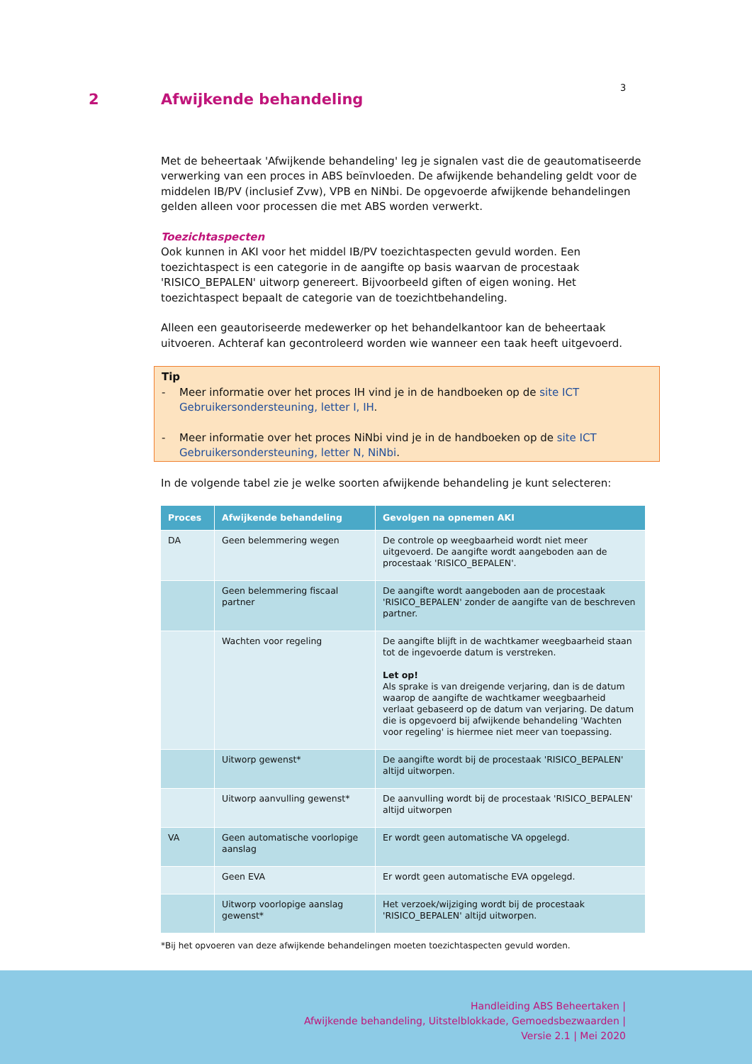3
2 Afwijkende behandeling
Met de beheertaak 'Afwijkende behandeling' leg je signalen vast die de geautomatiseerde verwerking van een proces in ABS beïnvloeden. De afwijkende behandeling geldt voor de middelen IB/PV (inclusief Zvw), VPB en NiNbi. De opgevoerde afwijkende behandelingen gelden alleen voor processen die met ABS worden verwerkt.
Toezichtaspecten
Ook kunnen in AKI voor het middel IB/PV toezichtaspecten gevuld worden. Een toezichtaspect is een categorie in de aangifte op basis waarvan de procestaak 'RISICO_BEPALEN' uitworp genereert. Bijvoorbeeld giften of eigen woning. Het toezichtaspect bepaalt de categorie van de toezichtbehandeling.
Alleen een geautoriseerde medewerker op het behandelkantoor kan de beheertaak uitvoeren. Achteraf kan gecontroleerd worden wie wanneer een taak heeft uitgevoerd.
Tip
- Meer informatie over het proces IH vind je in de handboeken op de site ICT Gebruikersondersteuning, letter I, IH.
- Meer informatie over het proces NiNbi vind je in de handboeken op de site ICT Gebruikersondersteuning, letter N, NiNbi.
In de volgende tabel zie je welke soorten afwijkende behandeling je kunt selecteren:
| Proces | Afwijkende behandeling | Gevolgen na opnemen AKI |
| --- | --- | --- |
| DA | Geen belemmering wegen | De controle op weegbaarheid wordt niet meer uitgevoerd. De aangifte wordt aangeboden aan de procestaak 'RISICO_BEPALEN'. |
| | Geen belemmering fiscaal partner | De aangifte wordt aangeboden aan de procestaak 'RISICO_BEPALEN' zonder de aangifte van de beschreven partner. |
| | Wachten voor regeling | De aangifte blijft in de wachtkamer weegbaarheid staan tot de ingevoerde datum is verstreken. Let op! Als sprake is van dreigende verjaring, dan is de datum waarop de aangifte de wachtkamer weegbaarheid verlaat gebaseerd op de datum van verjaring. De datum die is opgevoerd bij afwijkende behandeling 'Wachten voor regeling' is hiermee niet meer van toepassing. |
| | Uitworp gewenst* | De aangifte wordt bij de procestaak 'RISICO_BEPALEN' altijd uitworpen. |
| | Uitworp aanvulling gewenst* | De aanvulling wordt bij de procestaak 'RISICO_BEPALEN' altijd uitworpen |
| VA | Geen automatische voorlopige aanslag | Er wordt geen automatische VA opgelegd. |
| | Geen EVA | Er wordt geen automatische EVA opgelegd. |
| | Uitworp voorlopige aanslag gewenst* | Het verzoek/wijziging wordt bij de procestaak 'RISICO_BEPALEN' altijd uitworpen. |
*Bij het opvoeren van deze afwijkende behandelingen moeten toezichtaspecten gevuld worden.
Handleiding ABS Beheertaken |
Afwijkende behandeling, Uitstelblokkade, Gemoedsbezwaarden |
Versie 2.1 | Mei 2020